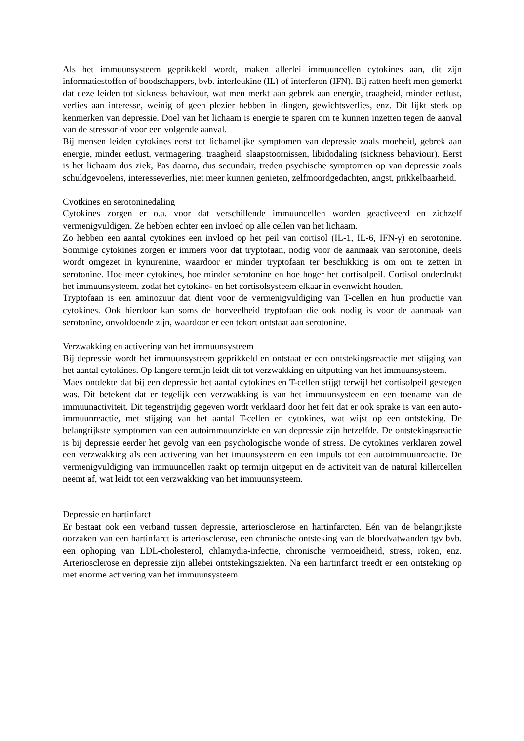Als het immuunsysteem geprikkeld wordt, maken allerlei immuuncellen cytokines aan, dit zijn informatiestoffen of boodschappers, bvb. interleukine (IL) of interferon (IFN). Bij ratten heeft men gemerkt dat deze leiden tot sickness behaviour, wat men merkt aan gebrek aan energie, traagheid, minder eetlust, verlies aan interesse, weinig of geen plezier hebben in dingen, gewichtsverlies, enz. Dit lijkt sterk op kenmerken van depressie. Doel van het lichaam is energie te sparen om te kunnen inzetten tegen de aanval van de stressor of voor een volgende aanval.
Bij mensen leiden cytokines eerst tot lichamelijke symptomen van depressie zoals moeheid, gebrek aan energie, minder eetlust, vermagering, traagheid, slaapstoornissen, libidodaling (sickness behaviour). Eerst is het lichaam dus ziek, Pas daarna, dus secundair, treden psychische symptomen op van depressie zoals schuldgevoelens, interesseverlies, niet meer kunnen genieten, zelfmoordgedachten, angst, prikkelbaarheid.
Cyotkines en serotoninedaling
Cytokines zorgen er o.a. voor dat verschillende immuuncellen worden geactiveerd en zichzelf vermenigvuldigen. Ze hebben echter een invloed op alle cellen van het lichaam.
Zo hebben een aantal cytokines een invloed op het peil van cortisol (IL-1, IL-6, IFN-γ) en serotonine. Sommige cytokines zorgen er immers voor dat tryptofaan, nodig voor de aanmaak van serotonine, deels wordt omgezet in kynurenine, waardoor er minder tryptofaan ter beschikking is om om te zetten in serotonine. Hoe meer cytokines, hoe minder serotonine en hoe hoger het cortisolpeil. Cortisol onderdrukt het immuunsysteem, zodat het cytokine- en het cortisolsysteem elkaar in evenwicht houden.
Tryptofaan is een aminozuur dat dient voor de vermenigvuldiging van T-cellen en hun productie van cytokines. Ook hierdoor kan soms de hoeveelheid tryptofaan die ook nodig is voor de aanmaak van serotonine, onvoldoende zijn, waardoor er een tekort ontstaat aan serotonine.
Verzwakking en activering van het immuunsysteem
Bij depressie wordt het immuunsysteem geprikkeld en ontstaat er een ontstekingsreactie met stijging van het aantal cytokines. Op langere termijn leidt dit tot verzwakking en uitputting van het immuunsysteem.
Maes ontdekte dat bij een depressie het aantal cytokines en T-cellen stijgt terwijl het cortisolpeil gestegen was. Dit betekent dat er tegelijk een verzwakking is van het immuunsysteem en een toename van de immuunactiviteit. Dit tegenstrijdig gegeven wordt verklaard door het feit dat er ook sprake is van een auto-immuunreactie, met stijging van het aantal T-cellen en cytokines, wat wijst op een ontsteking. De belangrijkste symptomen van een autoimmuunziekte en van depressie zijn hetzelfde. De ontstekingsreactie is bij depressie eerder het gevolg van een psychologische wonde of stress. De cytokines verklaren zowel een verzwakking als een activering van het imuunsysteem en een impuls tot een autoimmuunreactie. De vermenigvuldiging van immuuncellen raakt op termijn uitgeput en de activiteit van de natural killercellen neemt af, wat leidt tot een verzwakking van het immuunsysteem.
Depressie en hartinfarct
Er bestaat ook een verband tussen depressie, arteriosclerose en hartinfarcten. Eén van de belangrijkste oorzaken van een hartinfarct is arteriosclerose, een chronische ontsteking van de bloedvatwanden tgv bvb. een ophoping van LDL-cholesterol, chlamydia-infectie, chronische vermoeidheid, stress, roken, enz. Arteriosclerose en depressie zijn allebei ontstekingsziekten. Na een hartinfarct treedt er een ontsteking op met enorme activering van het immuunsysteem